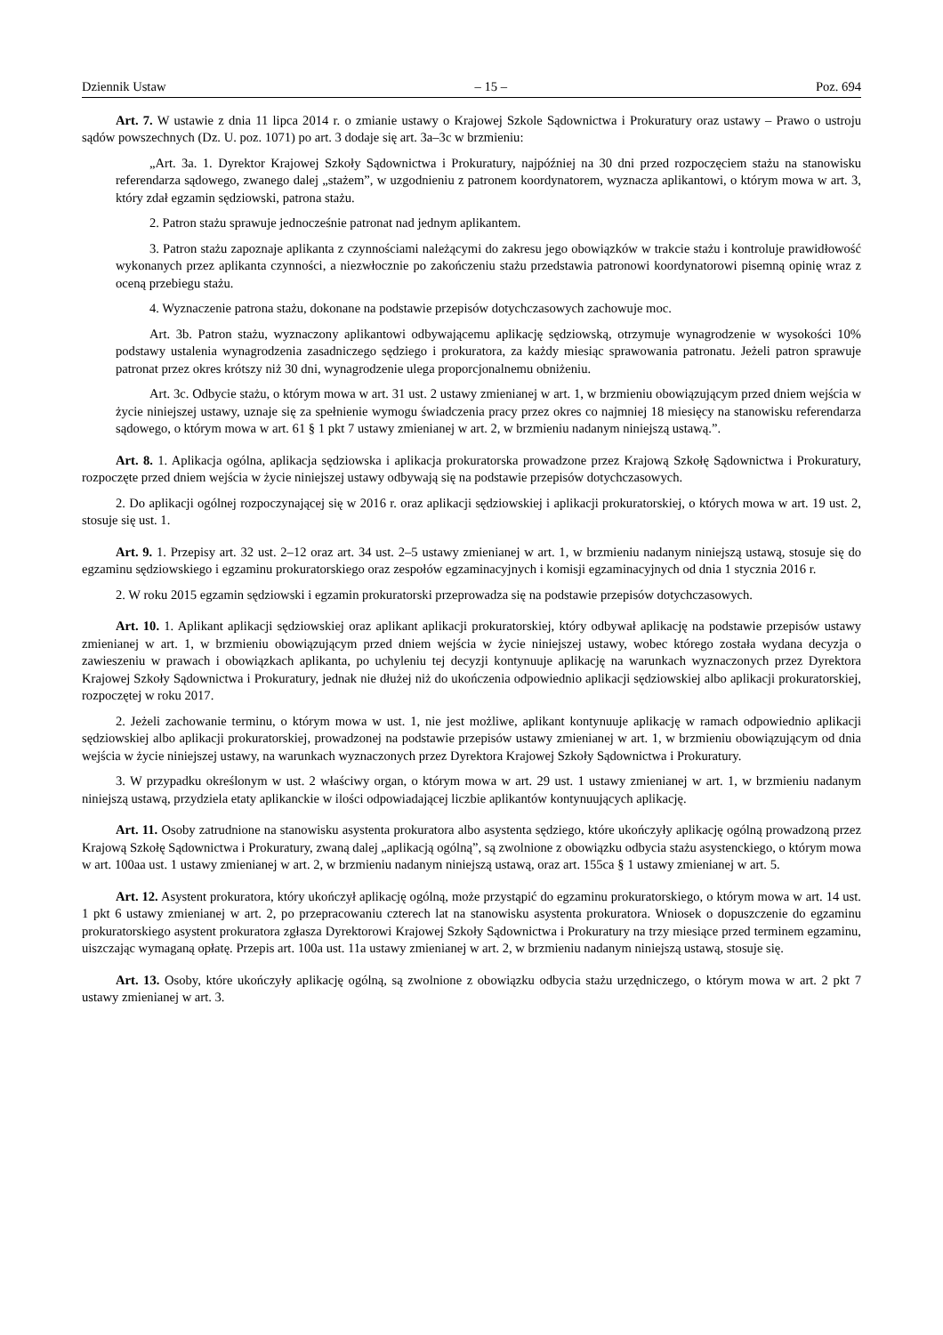Dziennik Ustaw – 15 – Poz. 694
Art. 7. W ustawie z dnia 11 lipca 2014 r. o zmianie ustawy o Krajowej Szkole Sądownictwa i Prokuratury oraz ustawy – Prawo o ustroju sądów powszechnych (Dz. U. poz. 1071) po art. 3 dodaje się art. 3a–3c w brzmieniu:
„Art. 3a. 1. Dyrektor Krajowej Szkoły Sądownictwa i Prokuratury, najpóźniej na 30 dni przed rozpoczęciem stażu na stanowisku referendarza sądowego, zwanego dalej „stażem”, w uzgodnieniu z patronem koordynatorem, wyznacza aplikantowi, o którym mowa w art. 3, który zdał egzamin sędziowski, patrona stażu.
2. Patron stażu sprawuje jednocześnie patronat nad jednym aplikantem.
3. Patron stażu zapoznaje aplikanta z czynnościami należącymi do zakresu jego obowiązków w trakcie stażu i kontroluje prawidłowość wykonanych przez aplikanta czynności, a niezwłocznie po zakończeniu stażu przedstawia patronowi koordynatorowi pisemną opinię wraz z oceną przebiegu stażu.
4. Wyznaczenie patrona stażu, dokonane na podstawie przepisów dotychczasowych zachowuje moc.
Art. 3b. Patron stażu, wyznaczony aplikantowi odbywającemu aplikację sędziowską, otrzymuje wynagrodzenie w wysokości 10% podstawy ustalenia wynagrodzenia zasadniczego sędziego i prokuratora, za każdy miesiąc sprawowania patronatu. Jeżeli patron sprawuje patronat przez okres krótszy niż 30 dni, wynagrodzenie ulega proporcjonalnemu obniżeniu.
Art. 3c. Odbycie stażu, o którym mowa w art. 31 ust. 2 ustawy zmienianej w art. 1, w brzmieniu obowiązującym przed dniem wejścia w życie niniejszej ustawy, uznaje się za spełnienie wymogu świadczenia pracy przez okres co najmniej 18 miesięcy na stanowisku referendarza sądowego, o którym mowa w art. 61 § 1 pkt 7 ustawy zmienianej w art. 2, w brzmieniu nadanym niniejszą ustawą.”.
Art. 8. 1. Aplikacja ogólna, aplikacja sędziowska i aplikacja prokuratorska prowadzone przez Krajową Szkołę Sądownictwa i Prokuratury, rozpoczęte przed dniem wejścia w życie niniejszej ustawy odbywają się na podstawie przepisów dotychczasowych.
2. Do aplikacji ogólnej rozpoczynającej się w 2016 r. oraz aplikacji sędziowskiej i aplikacji prokuratorskiej, o których mowa w art. 19 ust. 2, stosuje się ust. 1.
Art. 9. 1. Przepisy art. 32 ust. 2–12 oraz art. 34 ust. 2–5 ustawy zmienianej w art. 1, w brzmieniu nadanym niniejszą ustawą, stosuje się do egzaminu sędziowskiego i egzaminu prokuratorskiego oraz zespołów egzaminacyjnych i komisji egzaminacyjnych od dnia 1 stycznia 2016 r.
2. W roku 2015 egzamin sędziowski i egzamin prokuratorski przeprowadza się na podstawie przepisów dotychczasowych.
Art. 10. 1. Aplikant aplikacji sędziowskiej oraz aplikant aplikacji prokuratorskiej, który odbywał aplikację na podstawie przepisów ustawy zmienianej w art. 1, w brzmieniu obowiązującym przed dniem wejścia w życie niniejszej ustawy, wobec którego została wydana decyzja o zawieszeniu w prawach i obowiązkach aplikanta, po uchyleniu tej decyzji kontynuuje aplikację na warunkach wyznaczonych przez Dyrektora Krajowej Szkoły Sądownictwa i Prokuratury, jednak nie dłużej niż do ukończenia odpowiednio aplikacji sędziowskiej albo aplikacji prokuratorskiej, rozpoczętej w roku 2017.
2. Jeżeli zachowanie terminu, o którym mowa w ust. 1, nie jest możliwe, aplikant kontynuuje aplikację w ramach odpowiednio aplikacji sędziowskiej albo aplikacji prokuratorskiej, prowadzonej na podstawie przepisów ustawy zmienianej w art. 1, w brzmieniu obowiązującym od dnia wejścia w życie niniejszej ustawy, na warunkach wyznaczonych przez Dyrektora Krajowej Szkoły Sądownictwa i Prokuratury.
3. W przypadku określonym w ust. 2 właściwy organ, o którym mowa w art. 29 ust. 1 ustawy zmienianej w art. 1, w brzmieniu nadanym niniejszą ustawą, przydziela etaty aplikanckie w ilości odpowiadającej liczbie aplikantów kontynuujących aplikację.
Art. 11. Osoby zatrudnione na stanowisku asystenta prokuratora albo asystenta sędziego, które ukończyły aplikację ogólną prowadzoną przez Krajową Szkołę Sądownictwa i Prokuratury, zwaną dalej „aplikacją ogólną”, są zwolnione z obowiązku odbycia stażu asystenckiego, o którym mowa w art. 100aa ust. 1 ustawy zmienianej w art. 2, w brzmieniu nadanym niniejszą ustawą, oraz art. 155ca § 1 ustawy zmienianej w art. 5.
Art. 12. Asystent prokuratora, który ukończył aplikację ogólną, może przystąpić do egzaminu prokuratorskiego, o którym mowa w art. 14 ust. 1 pkt 6 ustawy zmienianej w art. 2, po przepracowaniu czterech lat na stanowisku asystenta prokuratora. Wniosek o dopuszczenie do egzaminu prokuratorskiego asystent prokuratora zgłasza Dyrektorowi Krajowej Szkoły Sądownictwa i Prokuratury na trzy miesiące przed terminem egzaminu, uiszczając wymaganą opłatę. Przepis art. 100a ust. 11a ustawy zmienianej w art. 2, w brzmieniu nadanym niniejszą ustawą, stosuje się.
Art. 13. Osoby, które ukończyły aplikację ogólną, są zwolnione z obowiązku odbycia stażu urzędniczego, o którym mowa w art. 2 pkt 7 ustawy zmienianej w art. 3.